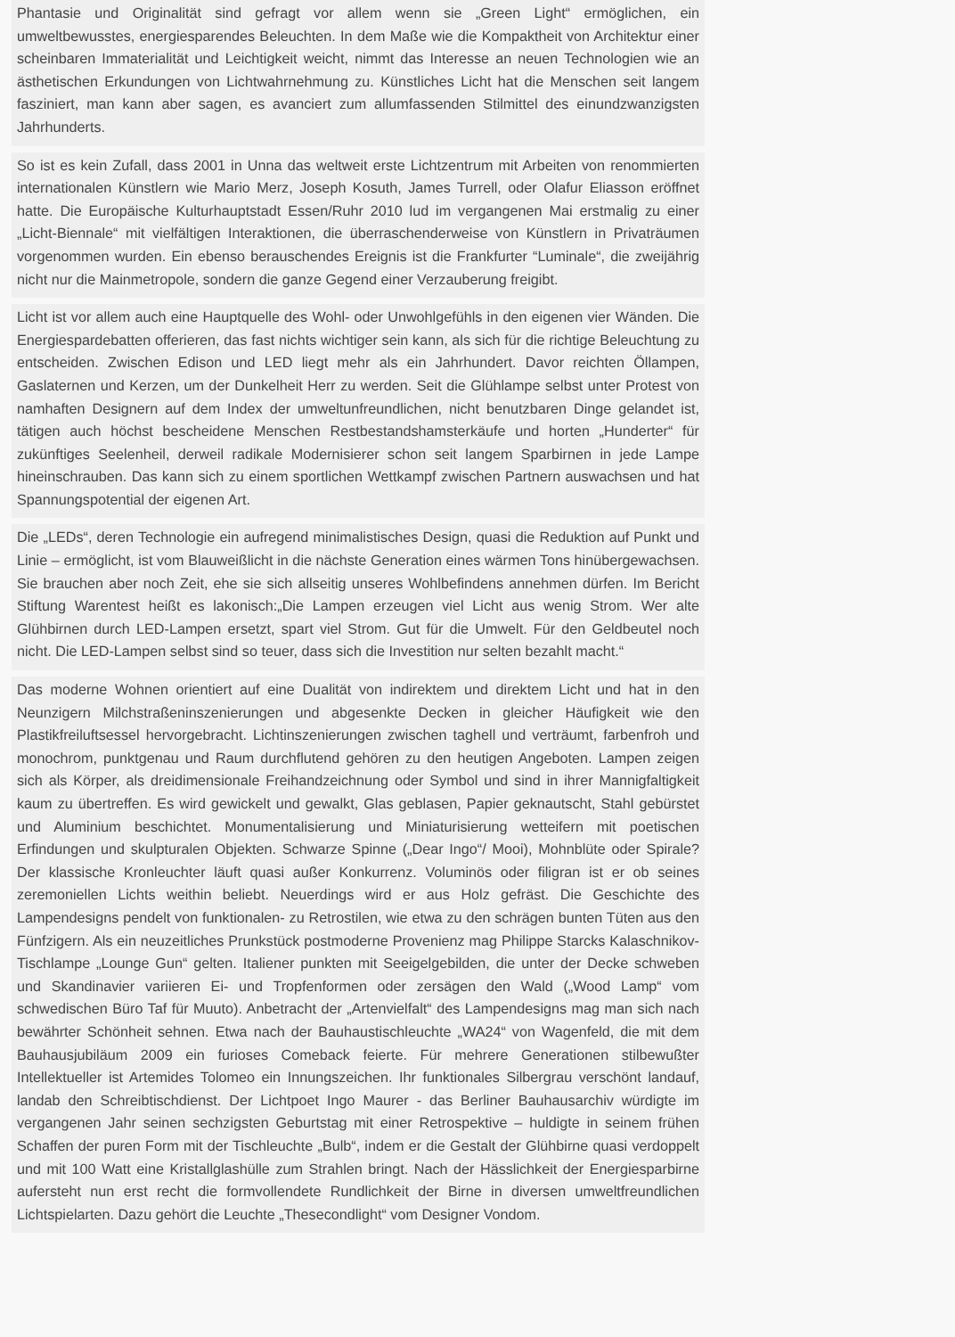Phantasie und Originalität sind gefragt vor allem wenn sie „Green Light“ ermöglichen, ein umweltbewusstes, energiesparendes Beleuchten. In dem Maße wie die Kompaktheit von Architektur einer scheinbaren Immaterialität und Leichtigkeit weicht, nimmt das Interesse an neuen Technologien wie an ästhetischen Erkundungen von Lichtwahrnehmung zu. Künstliches Licht hat die Menschen seit langem fasziniert, man kann aber sagen, es avanciert zum allumfassenden Stilmittel des einundzwanzigsten Jahrhunderts.
So ist es kein Zufall, dass 2001 in Unna das weltweit erste Lichtzentrum mit Arbeiten von renommierten internationalen Künstlern wie Mario Merz, Joseph Kosuth, James Turrell, oder Olafur Eliasson eröffnet hatte. Die Europäische Kulturhauptstadt Essen/Ruhr 2010 lud im vergangenen Mai erstmalig zu einer „Licht-Biennale“ mit vielfältigen Interaktionen, die überraschenderweise von Künstlern in Privaträumen vorgenommen wurden. Ein ebenso berauschendes Ereignis ist die Frankfurter “Luminale“, die zweijährig nicht nur die Mainmetropole, sondern die ganze Gegend einer Verzauberung freigibt.
Licht ist vor allem auch eine Hauptquelle des Wohl- oder Unwohlgefühls in den eigenen vier Wänden. Die Energiespardebatten offerieren, das fast nichts wichtiger sein kann, als sich für die richtige Beleuchtung zu entscheiden. Zwischen Edison und LED liegt mehr als ein Jahrhundert. Davor reichten Öllampen, Gaslaternen und Kerzen, um der Dunkelheit Herr zu werden. Seit die Glühlampe selbst unter Protest von namhaften Designern auf dem Index der umweltunfreundlichen, nicht benutzbaren Dinge gelandet ist, tätigen auch höchst bescheidene Menschen Restbestandshamsterkäufe und horten „Hunderter“ für zukünftiges Seelenheil, derweil radikale Modernisierer schon seit langem Sparbirnen in jede Lampe hineinschrauben. Das kann sich zu einem sportlichen Wettkampf zwischen Partnern auswachsen und hat Spannungspotential der eigenen Art.
Die „LEDs“, deren Technologie ein aufregend minimalistisches Design, quasi die Reduktion auf Punkt und Linie – ermöglicht, ist vom Blauweißlicht in die nächste Generation eines wärmen Tons hinübergewachsen. Sie brauchen aber noch Zeit, ehe sie sich allseitig unseres Wohlbefindens annehmen dürfen. Im Bericht Stiftung Warentest heißt es lakonisch:„Die Lampen erzeugen viel Licht aus wenig Strom. Wer alte Glühbirnen durch LED-Lampen ersetzt, spart viel Strom. Gut für die Umwelt. Für den Geldbeutel noch nicht. Die LED-Lampen selbst sind so teuer, dass sich die Investition nur selten bezahlt macht.“
Das moderne Wohnen orientiert auf eine Dualität von indirektem und direktem Licht und hat in den Neunzigern Milchstraßeninszenierungen und abgesenkte Decken in gleicher Häufigkeit wie den Plastikfreiluftsessel hervorgebracht. Lichtinszenierungen zwischen taghell und verträumt, farbenfroh und monochrom, punktgenau und Raum durchflutend gehören zu den heutigen Angeboten. Lampen zeigen sich als Körper, als dreidimensionale Freihandzeichnung oder Symbol und sind in ihrer Mannigfaltigkeit kaum zu übertreffen. Es wird gewickelt und gewalkt, Glas geblasen, Papier geknautscht, Stahl gebürstet und Aluminium beschichtet. Monumentalisierung und Miniaturisierung wetteifern mit poetischen Erfindungen und skulpturalen Objekten. Schwarze Spinne („Dear Ingo“/ Mooi), Mohnblüte oder Spirale? Der klassische Kronleuchter läuft quasi außer Konkurrenz. Voluminös oder filigran ist er ob seines zeremoniellen Lichts weithin beliebt. Neuerdings wird er aus Holz gefräst. Die Geschichte des Lampendesigns pendelt von funktionalen- zu Retrostilen, wie etwa zu den schrägen bunten Tüten aus den Fünfzigern. Als ein neuzeitliches Prunkstück postmoderne Provenienz mag Philippe Starcks Kalaschnikov-Tischlampe „Lounge Gun“ gelten. Italiener punkten mit Seeigelgebilden, die unter der Decke schweben und Skandinavier variieren Ei- und Tropfenformen oder zersägen den Wald („Wood Lamp“ vom schwedischen Büro Taf für Muuto). Anbetracht der „Artenvielfalt“ des Lampendesigns mag man sich nach bewährter Schönheit sehnen. Etwa nach der Bauhaustischleuchte „WA24“ von Wagenfeld, die mit dem Bauhausjubiläum 2009 ein furioses Comeback feierte. Für mehrere Generationen stilbewußter Intellektueller ist Artemides Tolomeo ein Innungszeichen. Ihr funktionales Silbergrau verschönt landauf, landab den Schreibtischdienst. Der Lichtpoet Ingo Maurer - das Berliner Bauhausarchiv würdigte im vergangenen Jahr seinen sechzigsten Geburtstag mit einer Retrospektive – huldigte in seinem frühen Schaffen der puren Form mit der Tischleuchte „Bulb“, indem er die Gestalt der Glühbirne quasi verdoppelt und mit 100 Watt eine Kristallglashülle zum Strahlen bringt. Nach der Hässlichkeit der Energiesparbirne aufersteht nun erst recht die formvollendete Rundlichkeit der Birne in diversen umweltfreundlichen Lichtspielarten. Dazu gehört die Leuchte „Thesecondlight“ vom Designer Vondom.